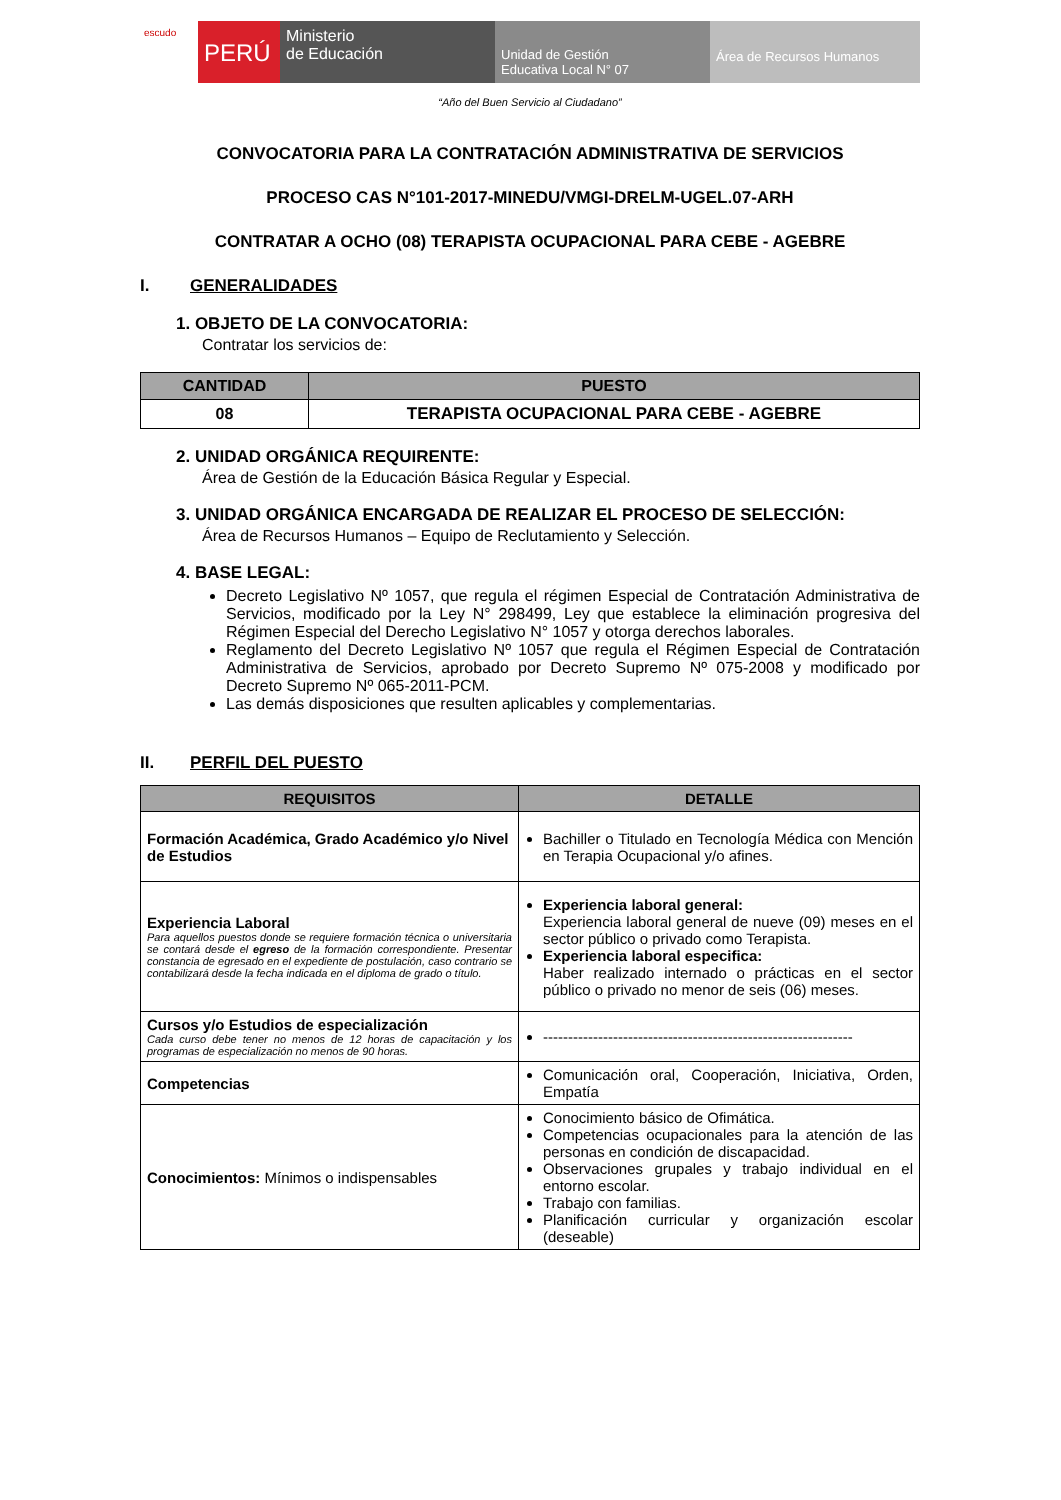escudo
PERÚ
Ministerio
de Educación
Unidad de Gestión
Educativa Local N° 07
Área de Recursos Humanos
“Año del Buen Servicio al Ciudadano”
CONVOCATORIA PARA LA CONTRATACIÓN ADMINISTRATIVA DE SERVICIOS
PROCESO CAS N°101-2017-MINEDU/VMGI-DRELM-UGEL.07-ARH
CONTRATAR A OCHO (08) TERAPISTA OCUPACIONAL PARA CEBE - AGEBRE
I. GENERALIDADES
1. OBJETO DE LA CONVOCATORIA:
Contratar los servicios de:
| CANTIDAD | PUESTO |
| --- | --- |
| 08 | TERAPISTA OCUPACIONAL PARA CEBE - AGEBRE |
2. UNIDAD ORGÁNICA REQUIRENTE:
Área de Gestión de la Educación Básica Regular y Especial.
3. UNIDAD ORGÁNICA ENCARGADA DE REALIZAR EL PROCESO DE SELECCIÓN:
Área de Recursos Humanos – Equipo de Reclutamiento y Selección.
4. BASE LEGAL:
Decreto Legislativo Nº 1057, que regula el régimen Especial de Contratación Administrativa de Servicios, modificado por la Ley N° 298499, Ley que establece la eliminación progresiva del Régimen Especial del Derecho Legislativo N° 1057 y otorga derechos laborales.
Reglamento del Decreto Legislativo Nº 1057 que regula el Régimen Especial de Contratación Administrativa de Servicios, aprobado por Decreto Supremo Nº 075-2008 y modificado por Decreto Supremo Nº 065-2011-PCM.
Las demás disposiciones que resulten aplicables y complementarias.
II. PERFIL DEL PUESTO
| REQUISITOS | DETALLE |
| --- | --- |
| Formación Académica, Grado Académico y/o Nivel de Estudios | Bachiller o Titulado en Tecnología Médica con Mención en Terapia Ocupacional y/o afines. |
| Experiencia Laboral Para aquellos puestos donde se requiere formación técnica o universitaria se contará desde el egreso de la formación correspondiente. Presentar constancia de egresado en el expediente de postulación, caso contrario se contabilizará desde la fecha indicada en el diploma de grado o título. | Experiencia laboral general: Experiencia laboral general de nueve (09) meses en el sector público o privado como Terapista. Experiencia laboral especifica: Haber realizado internado o prácticas en el sector público o privado no menor de seis (06) meses. |
| Cursos y/o Estudios de especialización Cada curso debe tener no menos de 12 horas de capacitación y los programas de especialización no menos de 90 horas. | -------------------------------------------------------------- |
| Competencias | Comunicación oral, Cooperación, Iniciativa, Orden, Empatía |
| Conocimientos: Mínimos o indispensables | Conocimiento básico de Ofimática. Competencias ocupacionales para la atención de las personas en condición de discapacidad. Observaciones grupales y trabajo individual en el entorno escolar. Trabajo con familias. Planificación curricular y organización escolar (deseable) |